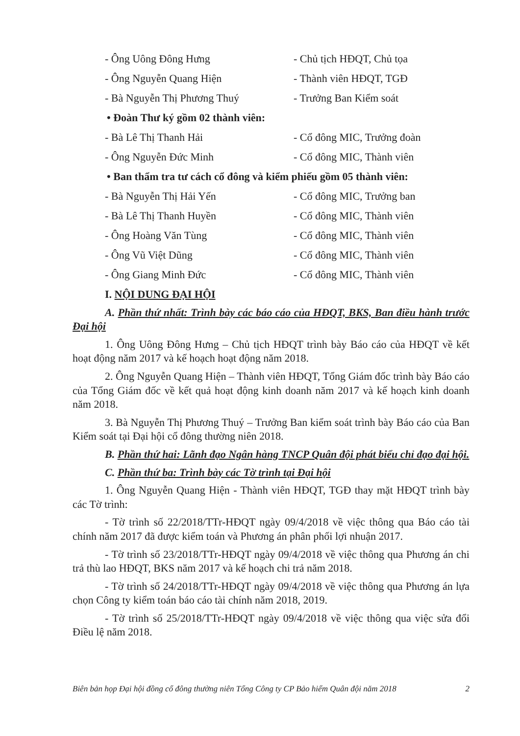- Ông Uông Đông Hưng - Chủ tịch HĐQT, Chủ tọa
- Ông Nguyễn Quang Hiện - Thành viên HĐQT, TGĐ
- Bà Nguyễn Thị Phương Thuý - Trưởng Ban Kiểm soát
• Đoàn Thư ký gồm 02 thành viên:
- Bà Lê Thị Thanh Hải - Cổ đông MIC, Trưởng đoàn
- Ông Nguyễn Đức Minh - Cổ đông MIC, Thành viên
• Ban thẩm tra tư cách cổ đông và kiểm phiếu gồm 05 thành viên:
- Bà Nguyễn Thị Hải Yến - Cổ đông MIC, Trưởng ban
- Bà Lê Thị Thanh Huyền - Cổ đông MIC, Thành viên
- Ông Hoàng Văn Tùng - Cổ đông MIC, Thành viên
- Ông Vũ Việt Dũng - Cổ đông MIC, Thành viên
- Ông Giang Minh Đức - Cổ đông MIC, Thành viên
I. NỘI DUNG ĐẠI HỘI
A. Phần thứ nhất: Trình bày các báo cáo của HĐQT, BKS, Ban điều hành trước Đại hội
1. Ông Uông Đông Hưng – Chủ tịch HĐQT trình bày Báo cáo của HĐQT về kết hoạt động năm 2017 và kế hoạch hoạt động năm 2018.
2. Ông Nguyễn Quang Hiện – Thành viên HĐQT, Tổng Giám đốc trình bày Báo cáo của Tổng Giám đốc về kết quả hoạt động kinh doanh năm 2017 và kế hoạch kinh doanh năm 2018.
3. Bà Nguyễn Thị Phương Thuý – Trưởng Ban kiểm soát trình bày Báo cáo của Ban Kiểm soát tại Đại hội cổ đông thường niên 2018.
B. Phần thứ hai: Lãnh đạo Ngân hàng TNCP Quân đội phát biểu chỉ đạo đại hội.
C. Phần thứ ba: Trình bày các Tờ trình tại Đại hội
1. Ông Nguyễn Quang Hiện - Thành viên HĐQT, TGĐ thay mặt HĐQT trình bày các Tờ trình:
- Tờ trình số 22/2018/TTr-HĐQT ngày 09/4/2018 về việc thông qua Báo cáo tài chính năm 2017 đã được kiểm toán và Phương án phân phối lợi nhuận 2017.
- Tờ trình số 23/2018/TTr-HĐQT ngày 09/4/2018 về việc thông qua Phương án chi trả thù lao HĐQT, BKS năm 2017 và kế hoạch chi trả năm 2018.
- Tờ trình số 24/2018/TTr-HĐQT ngày 09/4/2018 về việc thông qua Phương án lựa chọn Công ty kiểm toán báo cáo tài chính năm 2018, 2019.
- Tờ trình số 25/2018/TTr-HĐQT ngày 09/4/2018 về việc thông qua việc sửa đổi Điều lệ năm 2018.
Biên bản họp Đại hội đồng cổ đông thường niên Tổng Công ty CP Bảo hiểm Quân đội năm 2018 2